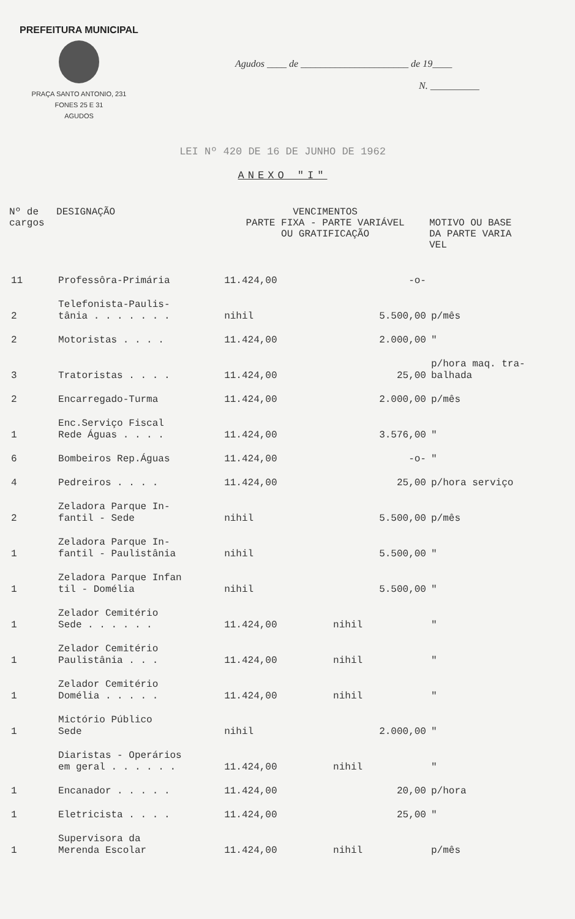PREFEITURA MUNICIPAL
PRAÇA SANTO ANTONIO, 231
FONES 25 E 31
AGUDOS
Agudos ____ de ______________________ de 19____
N. __________
LEI Nº 420 DE 16 DE JUNHO DE 1962
ANEXO "I"
| Nº de cargos | DESIGNAÇÃO | VENCIMENTOS PARTE FIXA - PARTE VARIÁVEL OU GRATIFICAÇÃO | | MOTIVO OU BASE DA PARTE VARIA VEL |
| --- | --- | --- | --- | --- |
| 11 | Professôra-Primária | 11.424,00 | -o- | |
| 2 | Telefonista-Paulis- tânia . . . . . . . | nihil | 5.500,00 | p/mês |
| 2 | Motoristas . . . . | 11.424,00 | 2.000,00 | " |
| 3 | Tratoristas . . . . | 11.424,00 | 25,00 | p/hora maq. tra- balhada |
| 2 | Encarregado-Turma | 11.424,00 | 2.000,00 | p/mês |
| 1 | Enc.Serviço Fiscal Rede Águas . . . . | 11.424,00 | 3.576,00 | " |
| 6 | Bombeiros Rep.Águas | 11.424,00 | -o- | " |
| 4 | Pedreiros . . . . | 11.424,00 | 25,00 | p/hora serviço |
| 2 | Zeladora Parque In- fantil - Sede | nihil | 5.500,00 | p/mês |
| 1 | Zeladora Parque In- fantil - Paulistânia | nihil | 5.500,00 | " |
| 1 | Zeladora Parque Infan til - Domélia | nihil | 5.500,00 | " |
| 1 | Zelador Cemitério Sede . . . . . . | 11.424,00 | nihil | " |
| 1 | Zelador Cemitério Paulistânia . . . | 11.424,00 | nihil | " |
| 1 | Zelador Cemitério Domélia . . . . . | 11.424,00 | nihil | " |
| 1 | Mictório Público Sede | nihil | 2.000,00 | " |
| | Diaristas - Operários em geral . . . . . . | 11.424,00 | nihil | " |
| 1 | Encanador . . . . . | 11.424,00 | 20,00 | p/hora |
| 1 | Eletricista . . . . | 11.424,00 | 25,00 | " |
| 1 | Supervisora da Merenda Escolar | 11.424,00 | nihil | p/mês |